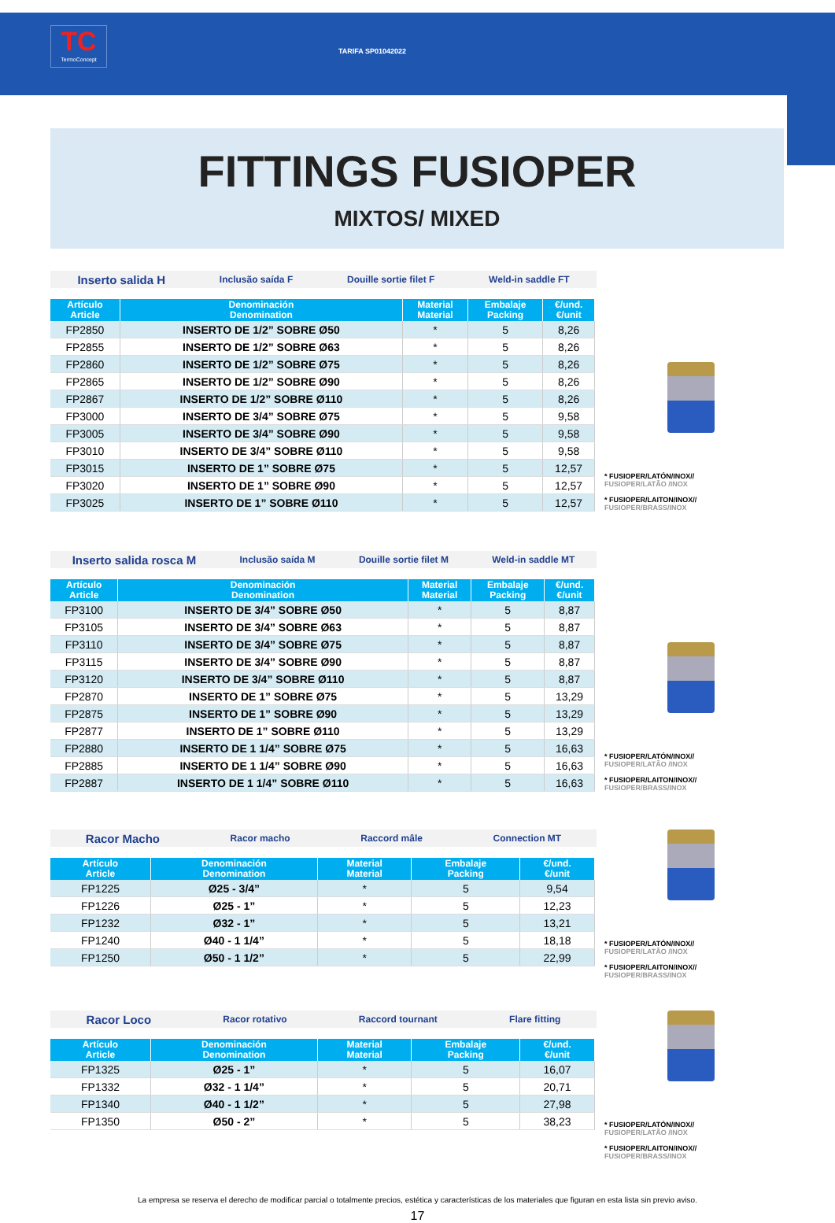TC
TermoConcept
TARIFA SP01042022
FITTINGS FUSIOPER
MIXTOS/ MIXED
Inserto salida H Inclusão saída F Douille sortie filet F Weld-in saddle FT
| Artículo Article | Denominación Denomination | Material Material | Embalaje Packing | €/und. €/unit |
| --- | --- | --- | --- | --- |
| FP2850 | INSERTO DE 1/2” SOBRE Ø50 | * | 5 | 8,26 |
| FP2855 | INSERTO DE 1/2” SOBRE Ø63 | * | 5 | 8,26 |
| FP2860 | INSERTO DE 1/2” SOBRE Ø75 | * | 5 | 8,26 |
| FP2865 | INSERTO DE 1/2” SOBRE Ø90 | * | 5 | 8,26 |
| FP2867 | INSERTO DE 1/2” SOBRE Ø110 | * | 5 | 8,26 |
| FP3000 | INSERTO DE 3/4” SOBRE Ø75 | * | 5 | 9,58 |
| FP3005 | INSERTO DE 3/4” SOBRE Ø90 | * | 5 | 9,58 |
| FP3010 | INSERTO DE 3/4” SOBRE Ø110 | * | 5 | 9,58 |
| FP3015 | INSERTO DE 1” SOBRE Ø75 | * | 5 | 12,57 |
| FP3020 | INSERTO DE 1” SOBRE Ø90 | * | 5 | 12,57 |
| FP3025 | INSERTO DE 1” SOBRE Ø110 | * | 5 | 12,57 |
* FUSIOPER/LATÓN/INOX//
FUSIOPER/LATÃO /INOX
* FUSIOPER/LAITON/INOX//
FUSIOPER/BRASS/INOX
Inserto salida rosca M Inclusão saída M Douille sortie filet M Weld-in saddle MT
| Artículo Article | Denominación Denomination | Material Material | Embalaje Packing | €/und. €/unit |
| --- | --- | --- | --- | --- |
| FP3100 | INSERTO DE 3/4” SOBRE Ø50 | * | 5 | 8,87 |
| FP3105 | INSERTO DE 3/4” SOBRE Ø63 | * | 5 | 8,87 |
| FP3110 | INSERTO DE 3/4” SOBRE Ø75 | * | 5 | 8,87 |
| FP3115 | INSERTO DE 3/4” SOBRE Ø90 | * | 5 | 8,87 |
| FP3120 | INSERTO DE 3/4” SOBRE Ø110 | * | 5 | 8,87 |
| FP2870 | INSERTO DE 1” SOBRE Ø75 | * | 5 | 13,29 |
| FP2875 | INSERTO DE 1” SOBRE Ø90 | * | 5 | 13,29 |
| FP2877 | INSERTO DE 1” SOBRE Ø110 | * | 5 | 13,29 |
| FP2880 | INSERTO DE 1 1/4” SOBRE Ø75 | * | 5 | 16,63 |
| FP2885 | INSERTO DE 1 1/4” SOBRE Ø90 | * | 5 | 16,63 |
| FP2887 | INSERTO DE 1 1/4” SOBRE Ø110 | * | 5 | 16,63 |
* FUSIOPER/LATÓN/INOX//
FUSIOPER/LATÃO /INOX
* FUSIOPER/LAITON/INOX//
FUSIOPER/BRASS/INOX
Racor Macho Racor macho Raccord mâle Connection MT
| Artículo Article | Denominación Denomination | Material Material | Embalaje Packing | €/und. €/unit |
| --- | --- | --- | --- | --- |
| FP1225 | Ø25 - 3/4” | * | 5 | 9,54 |
| FP1226 | Ø25 - 1” | * | 5 | 12,23 |
| FP1232 | Ø32 - 1” | * | 5 | 13,21 |
| FP1240 | Ø40 - 1 1/4” | * | 5 | 18,18 |
| FP1250 | Ø50 - 1 1/2” | * | 5 | 22,99 |
* FUSIOPER/LATÓN/INOX//
FUSIOPER/LATÃO /INOX
* FUSIOPER/LAITON/INOX//
FUSIOPER/BRASS/INOX
Racor Loco Racor rotativo Raccord tournant Flare fitting
| Artículo Article | Denominación Denomination | Material Material | Embalaje Packing | €/und. €/unit |
| --- | --- | --- | --- | --- |
| FP1325 | Ø25 - 1” | * | 5 | 16,07 |
| FP1332 | Ø32 - 1 1/4” | * | 5 | 20,71 |
| FP1340 | Ø40 - 1 1/2” | * | 5 | 27,98 |
| FP1350 | Ø50 - 2” | * | 5 | 38,23 |
* FUSIOPER/LATÓN/INOX//
FUSIOPER/LATÃO /INOX
* FUSIOPER/LAITON/INOX//
FUSIOPER/BRASS/INOX
La empresa se reserva el derecho de modificar parcial o totalmente precios, estética y características de los materiales que figuran en esta lista sin previo aviso.
17